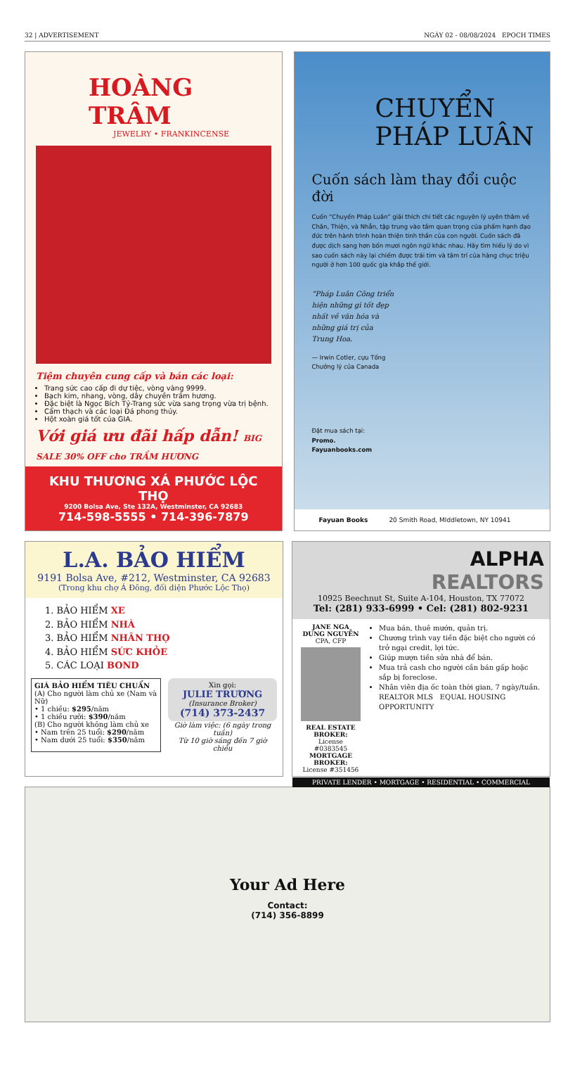32 | ADVERTISEMENT NGÀY 02 - 08/08/2024 EPOCH TIMES
HOÀNG TRÂM
JEWELRY • FRANKINCENSE
Tiệm chuyên cung cấp và bán các loại:
Trang sức cao cấp đi dự tiệc, vòng vàng 9999.
Bạch kim, nhang, vòng, dây chuyền trầm hương.
Đặc biệt là Ngọc Bích Tỷ-Trang sức vừa sang trọng vừa trị bệnh.
Cẩm thạch và các loại Đá phong thủy.
Hột xoàn giá tốt của GIA.
Với giá ưu đãi hấp dẫn! BIG SALE 30% OFF cho TRẦM HƯƠNG
KHU THƯƠNG XÁ PHƯỚC LỘC THỌ
9200 Bolsa Ave, Ste 132A, Westminster, CA 92683
714-598-5555 • 714-396-7879
CHUYỂN
PHÁP LUÂN
Cuốn sách làm thay đổi cuộc đời
Cuốn “Chuyển Pháp Luân” giải thích chi tiết các nguyên lý uyên thâm về Chân, Thiện, và Nhẫn, tập trung vào tầm quan trọng của phẩm hạnh đạo đức trên hành trình hoàn thiện tinh thần của con người. Cuốn sách đã được dịch sang hơn bốn mươi ngôn ngữ khác nhau. Hãy tìm hiểu lý do vì sao cuốn sách này lại chiếm được trái tim và tâm trí của hàng chục triệu người ở hơn 100 quốc gia khắp thế giới.
“Pháp Luân Công triển hiện những gì tốt đẹp nhất về văn hóa và những giá trị của Trung Hoa.
— Irwin Cotler, cựu Tổng Chưởng lý của Canada
Đặt mua sách tại:
Promo.
Fayuanbooks.com
Fayuan Books 20 Smith Road, MIddletown, NY 10941
L.A. BẢO HIỂM
9191 Bolsa Ave, #212, Westminster, CA 92683
(Trong khu chợ Á Đông, đối diện Phước Lộc Thọ)
1. BẢO HIỂM XE
2. BẢO HIỂM NHÀ
3. BẢO HIỂM NHÂN THỌ
4. BẢO HIỂM SỨC KHỎE
5. CÁC LOẠI BOND
GIÁ BẢO HIỂM TIÊU CHUẨN
(A) Cho người làm chủ xe (Nam và Nữ)
• 1 chiều: $295/năm
• 1 chiều rưỡi: $390/năm
(B) Cho người không làm chủ xe
• Nam trên 25 tuổi: $290/năm
• Nam dưới 25 tuổi: $350/năm
Xin gọi:
JULIE TRƯƠNG
(Insurance Broker)
(714) 373-2437
Giờ làm việc: (6 ngày trong tuần)
Từ 10 giờ sáng đến 7 giờ chiều
ALPHA
REALTORS
10925 Beechnut St, Suite A-104, Houston, TX 77072
Tel: (281) 933-6999 • Cel: (281) 802-9231
JANE NGA DUNG NGUYỄN
CPA, CFP
REAL ESTATE BROKER:
License #0383545
MORTGAGE BROKER:
License #351456
Mua bán, thuê mướn, quản trị.
Chương trình vay tiền đặc biệt cho người có trở ngại credit, lợi tức.
Giúp mượn tiền sửa nhà để bán.
Mua trả cash cho người cần bán gấp hoặc sắp bị foreclose.
Nhân viên địa ốc toàn thời gian, 7 ngày/tuần.
REALTOR MLS EQUAL HOUSING OPPORTUNITY
PRIVATE LENDER • MORTGAGE • RESIDENTIAL • COMMERCIAL
Your Ad Here
Contact:
(714) 356-8899